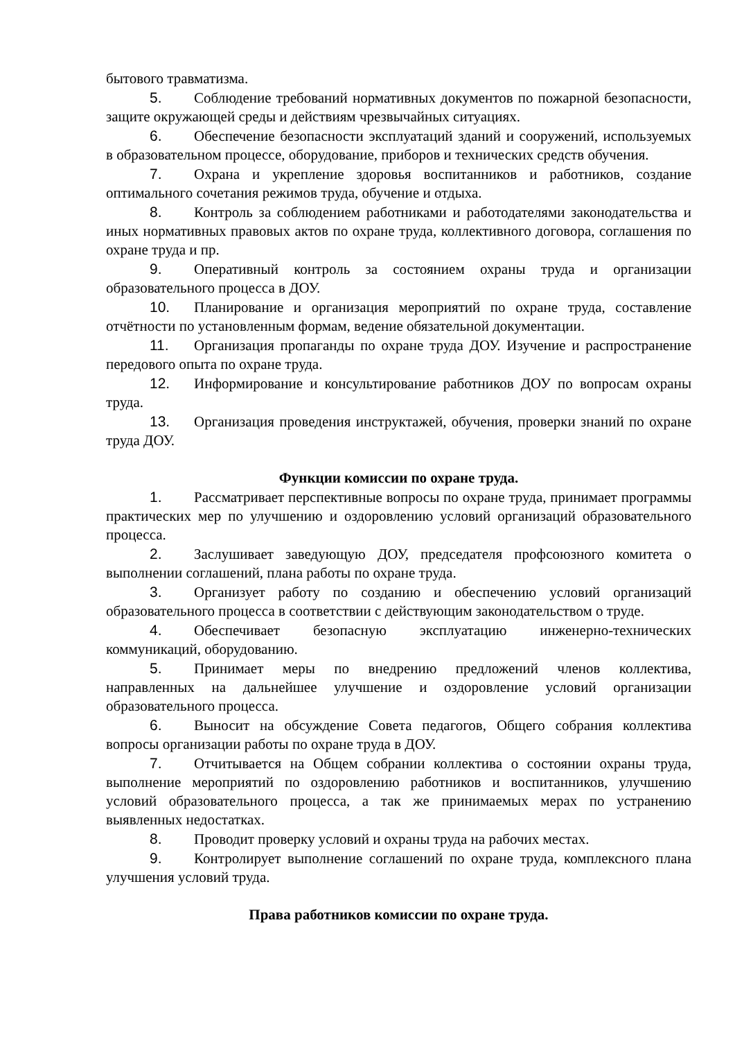бытового травматизма.
5. Соблюдение требований нормативных документов по пожарной безопасности, защите окружающей среды и действиям чрезвычайных ситуациях.
6. Обеспечение безопасности эксплуатаций зданий и сооружений, используемых в образовательном процессе, оборудование, приборов и технических средств обучения.
7. Охрана и укрепление здоровья воспитанников и работников, создание оптимального сочетания режимов труда, обучение и отдыха.
8. Контроль за соблюдением работниками и работодателями законодательства и иных нормативных правовых актов по охране труда, коллективного договора, соглашения по охране труда и пр.
9. Оперативный контроль за состоянием охраны труда и организации образовательного процесса в ДОУ.
10. Планирование и организация мероприятий по охране труда, составление отчётности по установленным формам, ведение обязательной документации.
11. Организация пропаганды по охране труда ДОУ. Изучение и распространение передового опыта по охране труда.
12. Информирование и консультирование работников ДОУ по вопросам охраны труда.
13. Организация проведения инструктажей, обучения, проверки знаний по охране труда ДОУ.
Функции комиссии по охране труда.
1. Рассматривает перспективные вопросы по охране труда, принимает программы практических мер по улучшению и оздоровлению условий организаций образовательного процесса.
2. Заслушивает заведующую ДОУ, председателя профсоюзного комитета о выполнении соглашений, плана работы по охране труда.
3. Организует работу по созданию и обеспечению условий организаций образовательного процесса в соответствии с действующим законодательством о труде.
4. Обеспечивает безопасную эксплуатацию инженерно-технических коммуникаций, оборудованию.
5. Принимает меры по внедрению предложений членов коллектива, направленных на дальнейшее улучшение и оздоровление условий организации образовательного процесса.
6. Выносит на обсуждение Совета педагогов, Общего собрания коллектива вопросы организации работы по охране труда в ДОУ.
7. Отчитывается на Общем собрании коллектива о состоянии охраны труда, выполнение мероприятий по оздоровлению работников и воспитанников, улучшению условий образовательного процесса, а так же принимаемых мерах по устранению выявленных недостатках.
8. Проводит проверку условий и охраны труда на рабочих местах.
9. Контролирует выполнение соглашений по охране труда, комплексного плана улучшения условий труда.
Права работников комиссии по охране труда.